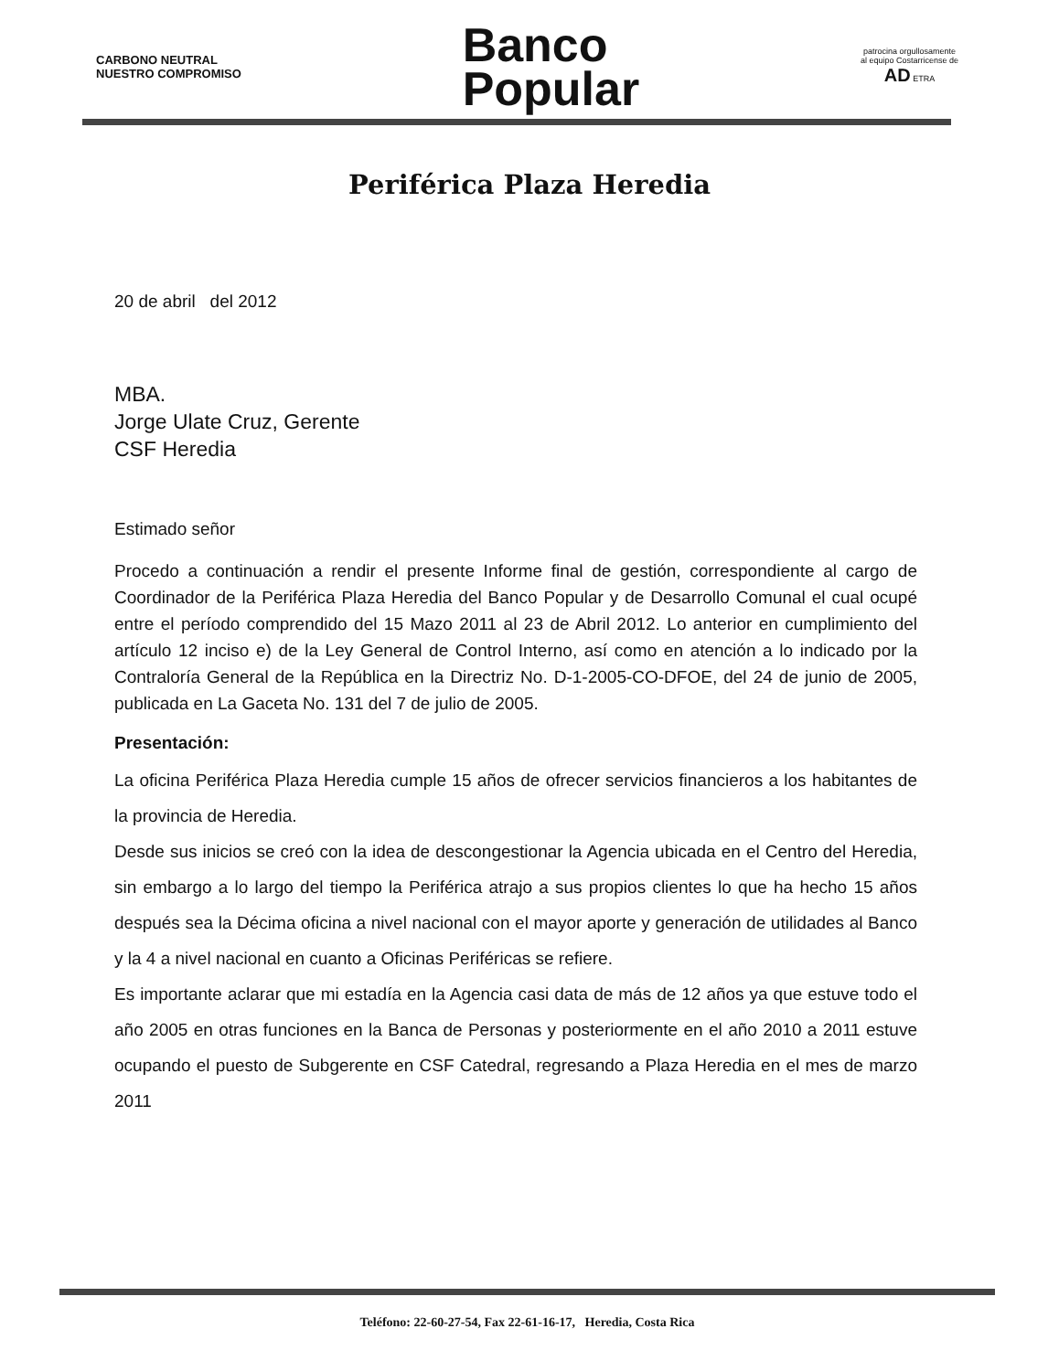CARBONO NEUTRAL
NUESTRO COMPROMISO
Banco
Popular
patrocina orgullosamente
al equipo Costarricense de
AD ETRA
Periférica Plaza Heredia
20 de abril del 2012
MBA.
Jorge Ulate Cruz, Gerente
CSF Heredia
Estimado señor
Procedo a continuación a rendir el presente Informe final de gestión, correspondiente al cargo de Coordinador de la Periférica Plaza Heredia del Banco Popular y de Desarrollo Comunal el cual ocupé entre el período comprendido del 15 Mazo 2011 al 23 de Abril 2012. Lo anterior en cumplimiento del artículo 12 inciso e) de la Ley General de Control Interno, así como en atención a lo indicado por la Contraloría General de la República en la Directriz No. D-1-2005-CO-DFOE, del 24 de junio de 2005, publicada en La Gaceta No. 131 del 7 de julio de 2005.
Presentación:
La oficina Periférica Plaza Heredia cumple 15 años de ofrecer servicios financieros a los habitantes de la provincia de Heredia.
Desde sus inicios se creó con la idea de descongestionar la Agencia ubicada en el Centro del Heredia, sin embargo a lo largo del tiempo la Periférica atrajo a sus propios clientes lo que ha hecho 15 años después sea la Décima oficina a nivel nacional con el mayor aporte y generación de utilidades al Banco y la 4 a nivel nacional en cuanto a Oficinas Periféricas se refiere.
Es importante aclarar que mi estadía en la Agencia casi data de más de 12 años ya que estuve todo el año 2005 en otras funciones en la Banca de Personas y posteriormente en el año 2010 a 2011 estuve ocupando el puesto de Subgerente en CSF Catedral, regresando a Plaza Heredia en el mes de marzo 2011
Teléfono: 22-60-27-54, Fax 22-61-16-17, Heredia, Costa Rica